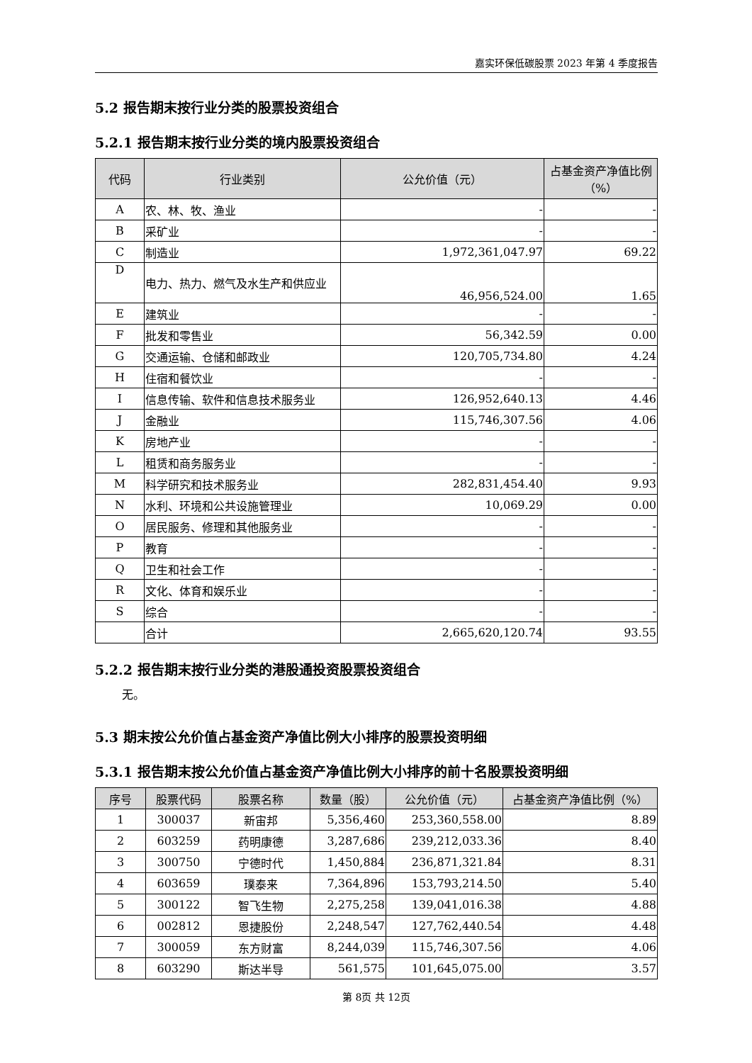嘉实环保低碳股票 2023 年第 4 季度报告
5.2 报告期末按行业分类的股票投资组合
5.2.1 报告期末按行业分类的境内股票投资组合
| 代码 | 行业类别 | 公允价值（元） | 占基金资产净值比例（%） |
| --- | --- | --- | --- |
| A | 农、林、牧、渔业 | - | - |
| B | 采矿业 | - | - |
| C | 制造业 | 1,972,361,047.97 | 69.22 |
| D | 电力、热力、燃气及水生产和供应业 | 46,956,524.00 | 1.65 |
| E | 建筑业 | - | - |
| F | 批发和零售业 | 56,342.59 | 0.00 |
| G | 交通运输、仓储和邮政业 | 120,705,734.80 | 4.24 |
| H | 住宿和餐饮业 | - | - |
| I | 信息传输、软件和信息技术服务业 | 126,952,640.13 | 4.46 |
| J | 金融业 | 115,746,307.56 | 4.06 |
| K | 房地产业 | - | - |
| L | 租赁和商务服务业 | - | - |
| M | 科学研究和技术服务业 | 282,831,454.40 | 9.93 |
| N | 水利、环境和公共设施管理业 | 10,069.29 | 0.00 |
| O | 居民服务、修理和其他服务业 | - | - |
| P | 教育 | - | - |
| Q | 卫生和社会工作 | - | - |
| R | 文化、体育和娱乐业 | - | - |
| S | 综合 | - | - |
| | 合计 | 2,665,620,120.74 | 93.55 |
5.2.2 报告期末按行业分类的港股通投资股票投资组合
无。
5.3 期末按公允价值占基金资产净值比例大小排序的股票投资明细
5.3.1 报告期末按公允价值占基金资产净值比例大小排序的前十名股票投资明细
| 序号 | 股票代码 | 股票名称 | 数量（股） | 公允价值（元） | 占基金资产净值比例（%） |
| --- | --- | --- | --- | --- | --- |
| 1 | 300037 | 新宙邦 | 5,356,460 | 253,360,558.00 | 8.89 |
| 2 | 603259 | 药明康德 | 3,287,686 | 239,212,033.36 | 8.40 |
| 3 | 300750 | 宁德时代 | 1,450,884 | 236,871,321.84 | 8.31 |
| 4 | 603659 | 璞泰来 | 7,364,896 | 153,793,214.50 | 5.40 |
| 5 | 300122 | 智飞生物 | 2,275,258 | 139,041,016.38 | 4.88 |
| 6 | 002812 | 恩捷股份 | 2,248,547 | 127,762,440.54 | 4.48 |
| 7 | 300059 | 东方财富 | 8,244,039 | 115,746,307.56 | 4.06 |
| 8 | 603290 | 斯达半导 | 561,575 | 101,645,075.00 | 3.57 |
第 8页 共 12页